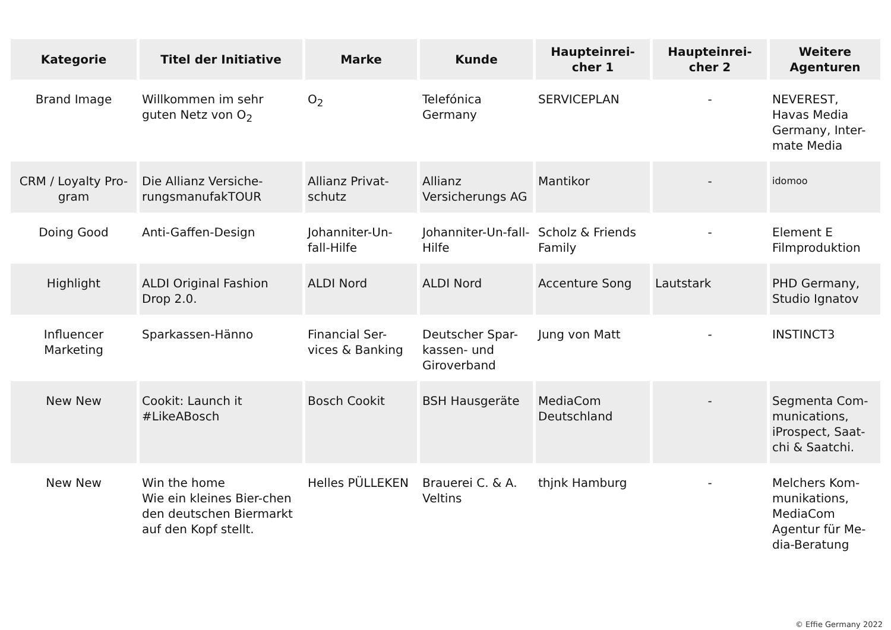| Kategorie | Titel der Initiative | Marke | Kunde | Haupteinrei- cher 1 | Haupteinrei- cher 2 | Weitere Agenturen |
| --- | --- | --- | --- | --- | --- | --- |
| Brand Image | Willkommen im sehr guten Netz von O<sub>2</sub> | O<sub>2</sub> | Telefónica Germany | SERVICEPLAN | - | NEVEREST, Havas Media Germany, Inter-mate Media |
| CRM / Loyalty Pro-gram | Die Allianz Versiche-rungsmanufakTOUR | Allianz Privat-schutz | Allianz Versicherungs AG | Mantikor | - | idomoo |
| Doing Good | Anti-Gaffen-Design | Johanniter-Un-fall-Hilfe | Johanniter-Un-fall-Hilfe | Scholz & Friends Family | - | Element E Filmproduktion |
| Highlight | ALDI Original Fashion Drop 2.0. | ALDI Nord | ALDI Nord | Accenture Song | Lautstark | PHD Germany, Studio Ignatov |
| Influencer Marketing | Sparkassen-Hänno | Financial Ser-vices & Banking | Deutscher Spar-kassen- und Giroverband | Jung von Matt | - | INSTINCT3 |
| New New | Cookit: Launch it #LikeABosch | Bosch Cookit | BSH Hausgeräte | MediaCom Deutschland | - | Segmenta Com-munications, iProspect, Saat-chi & Saatchi. |
| New New | Win the home Wie ein kleines Bier-chen den deutschen Biermarkt auf den Kopf stellt. | Helles PÜLLEKEN | Brauerei C. & A. Veltins | thjnk Hamburg | - | Melchers Kom-munikations, MediaCom Agentur für Me-dia-Beratung |
© Effie Germany 2022